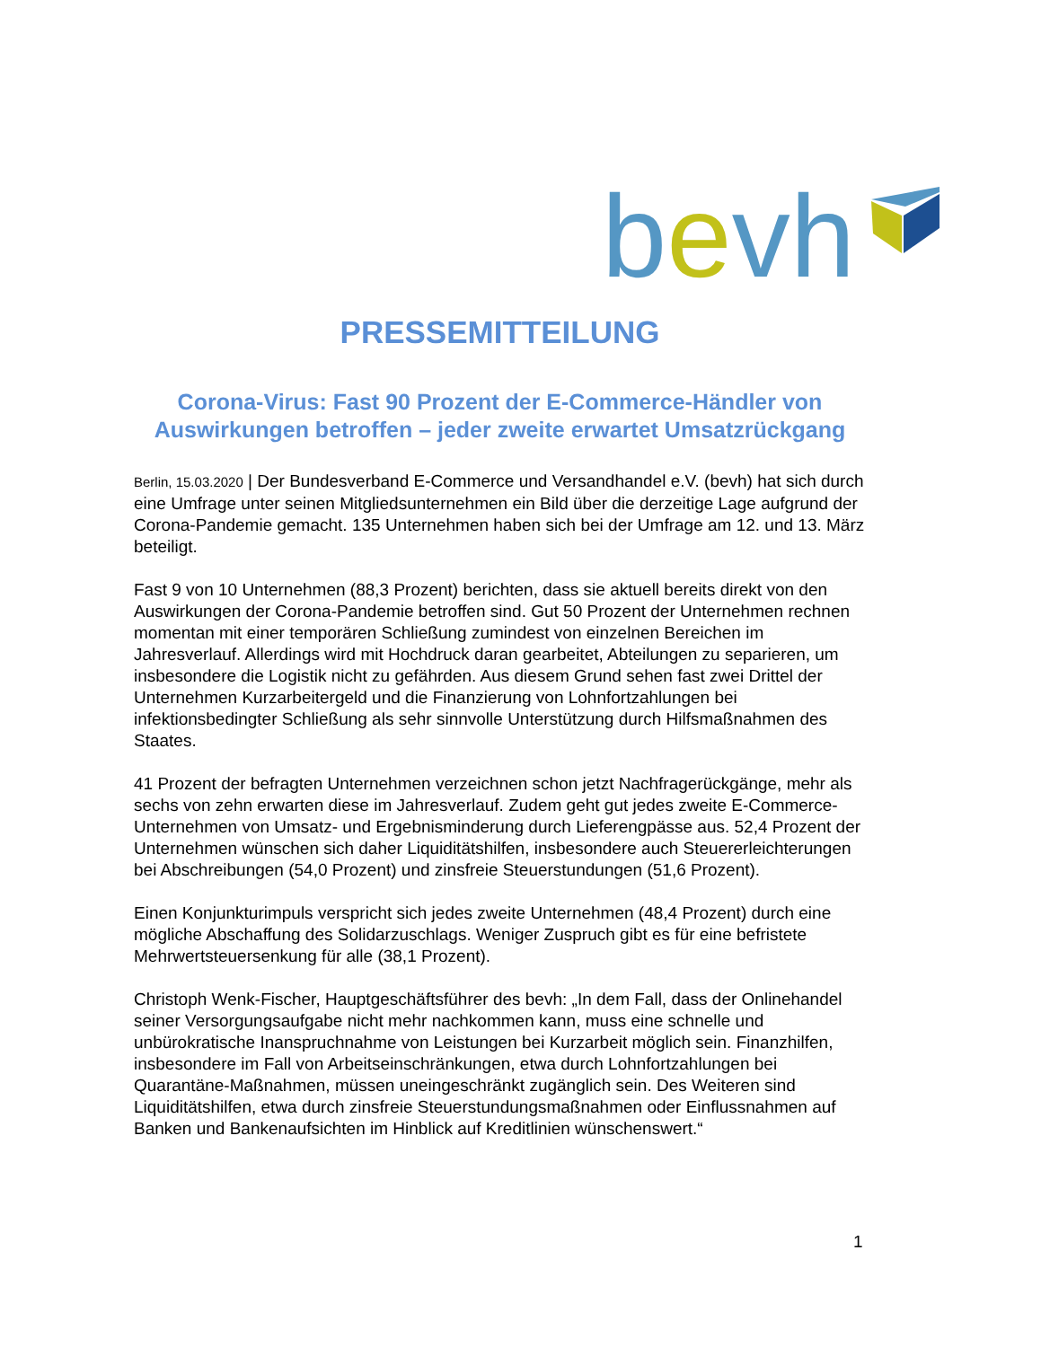bevh
PRESSEMITTEILUNG
Corona-Virus: Fast 90 Prozent der E-Commerce-Händler von Auswirkungen betroffen – jeder zweite erwartet Umsatzrückgang
Berlin, 15.03.2020 | Der Bundesverband E-Commerce und Versandhandel e.V. (bevh) hat sich durch eine Umfrage unter seinen Mitgliedsunternehmen ein Bild über die derzeitige Lage aufgrund der Corona-Pandemie gemacht. 135 Unternehmen haben sich bei der Umfrage am 12. und 13. März beteiligt.
Fast 9 von 10 Unternehmen (88,3 Prozent) berichten, dass sie aktuell bereits direkt von den Auswirkungen der Corona-Pandemie betroffen sind. Gut 50 Prozent der Unternehmen rechnen momentan mit einer temporären Schließung zumindest von einzelnen Bereichen im Jahresverlauf. Allerdings wird mit Hochdruck daran gearbeitet, Abteilungen zu separieren, um insbesondere die Logistik nicht zu gefährden. Aus diesem Grund sehen fast zwei Drittel der Unternehmen Kurzarbeitergeld und die Finanzierung von Lohnfortzahlungen bei infektionsbedingter Schließung als sehr sinnvolle Unterstützung durch Hilfsmaßnahmen des Staates.
41 Prozent der befragten Unternehmen verzeichnen schon jetzt Nachfragerückgänge, mehr als sechs von zehn erwarten diese im Jahresverlauf. Zudem geht gut jedes zweite E-Commerce-Unternehmen von Umsatz- und Ergebnisminderung durch Lieferengpässe aus. 52,4 Prozent der Unternehmen wünschen sich daher Liquiditätshilfen, insbesondere auch Steuererleichterungen bei Abschreibungen (54,0 Prozent) und zinsfreie Steuerstundungen (51,6 Prozent).
Einen Konjunkturimpuls verspricht sich jedes zweite Unternehmen (48,4 Prozent) durch eine mögliche Abschaffung des Solidarzuschlags. Weniger Zuspruch gibt es für eine befristete Mehrwertsteuersenkung für alle (38,1 Prozent).
Christoph Wenk-Fischer, Hauptgeschäftsführer des bevh: „In dem Fall, dass der Onlinehandel seiner Versorgungsaufgabe nicht mehr nachkommen kann, muss eine schnelle und unbürokratische Inanspruchnahme von Leistungen bei Kurzarbeit möglich sein. Finanzhilfen, insbesondere im Fall von Arbeitseinschränkungen, etwa durch Lohnfortzahlungen bei Quarantäne-Maßnahmen, müssen uneingeschränkt zugänglich sein. Des Weiteren sind Liquiditätshilfen, etwa durch zinsfreie Steuerstundungsmaßnahmen oder Einflussnahmen auf Banken und Bankenaufsichten im Hinblick auf Kreditlinien wünschenswert.“
1